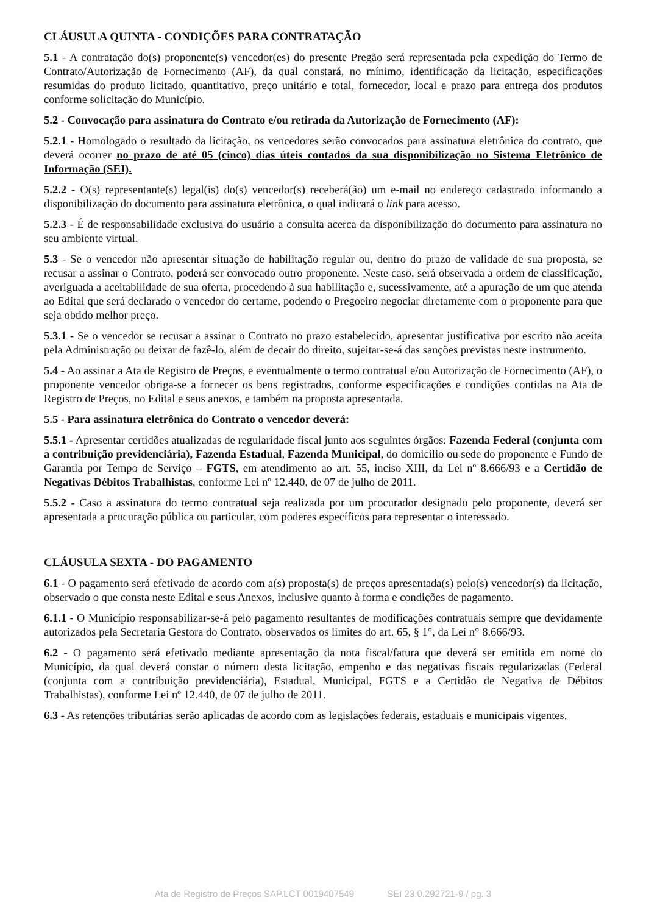CLÁUSULA QUINTA - CONDIÇÕES PARA CONTRATAÇÃO
5.1 - A contratação do(s) proponente(s) vencedor(es) do presente Pregão será representada pela expedição do Termo de Contrato/Autorização de Fornecimento (AF), da qual constará, no mínimo, identificação da licitação, especificações resumidas do produto licitado, quantitativo, preço unitário e total, fornecedor, local e prazo para entrega dos produtos conforme solicitação do Município.
5.2 - Convocação para assinatura do Contrato e/ou retirada da Autorização de Fornecimento (AF):
5.2.1 - Homologado o resultado da licitação, os vencedores serão convocados para assinatura eletrônica do contrato, que deverá ocorrer no prazo de até 05 (cinco) dias úteis contados da sua disponibilização no Sistema Eletrônico de Informação (SEI).
5.2.2 - O(s) representante(s) legal(is) do(s) vencedor(s) receberá(ão) um e-mail no endereço cadastrado informando a disponibilização do documento para assinatura eletrônica, o qual indicará o link para acesso.
5.2.3 - É de responsabilidade exclusiva do usuário a consulta acerca da disponibilização do documento para assinatura no seu ambiente virtual.
5.3 - Se o vencedor não apresentar situação de habilitação regular ou, dentro do prazo de validade de sua proposta, se recusar a assinar o Contrato, poderá ser convocado outro proponente. Neste caso, será observada a ordem de classificação, averiguada a aceitabilidade de sua oferta, procedendo à sua habilitação e, sucessivamente, até a apuração de um que atenda ao Edital que será declarado o vencedor do certame, podendo o Pregoeiro negociar diretamente com o proponente para que seja obtido melhor preço.
5.3.1 - Se o vencedor se recusar a assinar o Contrato no prazo estabelecido, apresentar justificativa por escrito não aceita pela Administração ou deixar de fazê-lo, além de decair do direito, sujeitar-se-á das sanções previstas neste instrumento.
5.4 - Ao assinar a Ata de Registro de Preços, e eventualmente o termo contratual e/ou Autorização de Fornecimento (AF), o proponente vencedor obriga-se a fornecer os bens registrados, conforme especificações e condições contidas na Ata de Registro de Preços, no Edital e seus anexos, e também na proposta apresentada.
5.5 - Para assinatura eletrônica do Contrato o vencedor deverá:
5.5.1 - Apresentar certidões atualizadas de regularidade fiscal junto aos seguintes órgãos: Fazenda Federal (conjunta com a contribuição previdenciária), Fazenda Estadual, Fazenda Municipal, do domicílio ou sede do proponente e Fundo de Garantia por Tempo de Serviço – FGTS, em atendimento ao art. 55, inciso XIII, da Lei nº 8.666/93 e a Certidão de Negativas Débitos Trabalhistas, conforme Lei nº 12.440, de 07 de julho de 2011.
5.5.2 - Caso a assinatura do termo contratual seja realizada por um procurador designado pelo proponente, deverá ser apresentada a procuração pública ou particular, com poderes específicos para representar o interessado.
CLÁUSULA SEXTA - DO PAGAMENTO
6.1 - O pagamento será efetivado de acordo com a(s) proposta(s) de preços apresentada(s) pelo(s) vencedor(s) da licitação, observado o que consta neste Edital e seus Anexos, inclusive quanto à forma e condições de pagamento.
6.1.1 - O Município responsabilizar-se-á pelo pagamento resultantes de modificações contratuais sempre que devidamente autorizados pela Secretaria Gestora do Contrato, observados os limites do art. 65, § 1°, da Lei n° 8.666/93.
6.2 - O pagamento será efetivado mediante apresentação da nota fiscal/fatura que deverá ser emitida em nome do Município, da qual deverá constar o número desta licitação, empenho e das negativas fiscais regularizadas (Federal (conjunta com a contribuição previdenciária), Estadual, Municipal, FGTS e a Certidão de Negativa de Débitos Trabalhistas), conforme Lei nº 12.440, de 07 de julho de 2011.
6.3 - As retenções tributárias serão aplicadas de acordo com as legislações federais, estaduais e municipais vigentes.
Ata de Registro de Preços SAP.LCT 0019407549 SEI 23.0.292721-9 / pg. 3